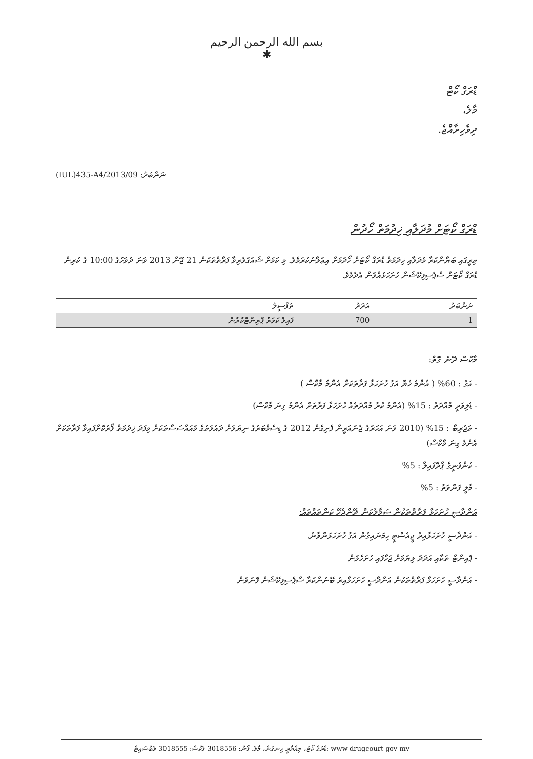بسم الله الرحمن الرحيم
✱
ޑްރަގް ކޯޓް
މާލެ،
ދިވެހިރާއްޖެ.
(IUL)435-A4/2013/09 :ނަންބަރު
ޑްރަގް ކޯޓަށް މުދަލާއި ޚިދުމަތް ހޯދުން
ތިރީގައި ބަޔާންކުރާ މުދަލާއި ޚިދުމަތް ޑްރަގް ކޯޓަށް ހޯދުމަށް އިޢުލާނުކުރަމެވެ. މި ކަމަށް ޝައުގުވެރިވާ ފަރާތްތަކުން 21 ޖޫން 2013 ވަނަ ދުވަހުގެ 10:00 ގެ ކުރިން ޑްރަގް ކޯޓަށް ސްޕެސިފިކޭޝަން ހުށަހަޅުއްވުން އެދެމެވެ.
| ނަންބަރު | އަދަދު | ތަފްސީލު |
| --- | --- | --- |
| 1 | 700 | ފައިލް ކަވަރު ޕްރިންޓްކުރުން |
މާކްސް ދޭނެ ގޮތް:
- އަގު : 60% ( އެންމެ ހެޔޮ އަގު ހުށަހަޅާ ފަރާތަކަށް އެންމެ މާކްސް )
- ޑެލިވަރީ މުއްދަތު : 15% (އެންމެ ކުރު މުއްދަތެއް ހުށަހަޅާ ފަރާތަށް އެންމެ ގިނަ މާކްސް)
- ތަޖުރިބާ : 15% (2010 ވަނަ އަހަރުގެ ޖެނުއަރީން ފެށިގެން 2012 ގެ ޑިސެމްބަރުގެ ނިޔަލަށް ދައުލަތުގެ މުއައްސަސާތަކަށް މިފަދަ ޚިދުމަތް ފޯރުކޮށްފައިވާ ފަރާތަކަށް އެންމެ ގިނަ މާކްސް)
- ކުންފުނީގެ ޕްރޮފައިލް : 5%
- މާލީ ފަންވަތު : 5%
އަންދާސީ ހުށަހަޅާ ފަރާތްތަކުން ސަމާލުކަން ދޭންޖެހޭ ކަންތައްތައް:
- އަންދާސީ ހުށަހަޅާއިރު ޖީއެސްޓީ ހިމަނައިގެން އަގު ހުށަހަޅަންވާނެ.
- ޕޮއިންޓް ތަކާއި އަދަދު ލިޔުމަށް ޖަހާފައި ހުށަހެޅުން
- އަންދާސީ ހުށަހަޅާ ފަރާތްތަކުން އަންދާސީ ހުށަހަޅާއިރު ބޭނުންކުރާ ސްޕެސިފިކޭޝަން ފޮނުވުން
ޑްރަގް ކޯޓު، މިއްޔާރީ ހިނގުން، މާލެ. ފޯން: 3018556 ފެކްސް: 3018555 ވެބްސައިޓް: www-drugcourt-gov-mv